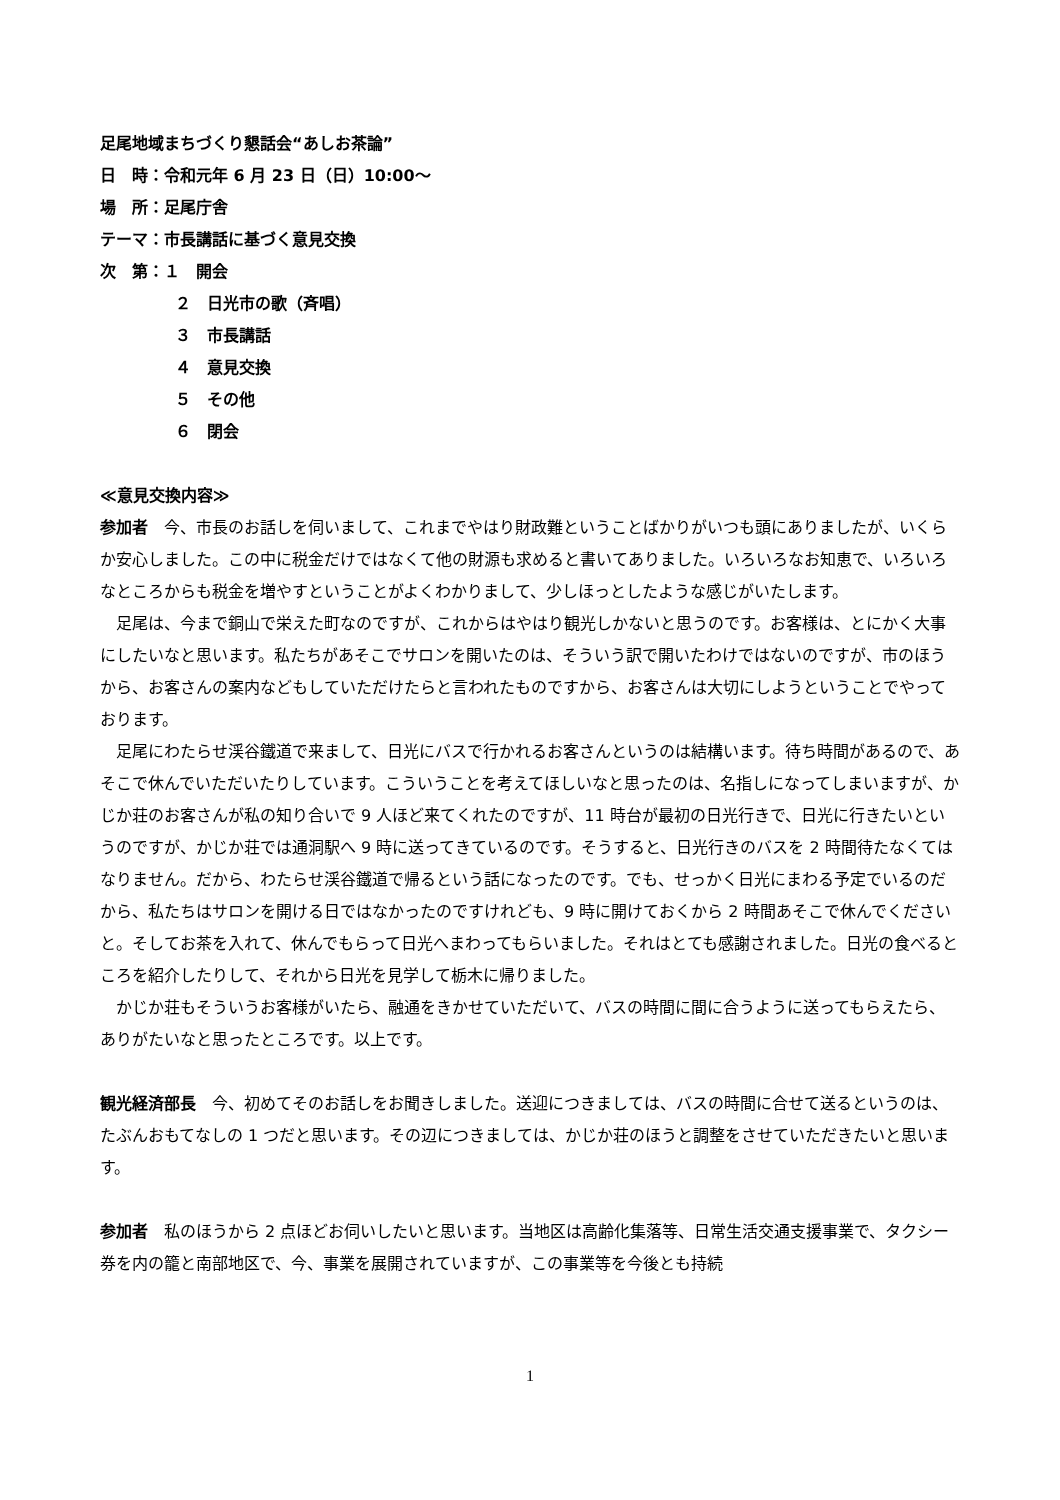足尾地域まちづくり懇話会“あしお茶論”
日　時：令和元年 6 月 23 日（日）10:00～
場　所：足尾庁舎
テーマ：市長講話に基づく意見交換
次　第：１　開会
２　日光市の歌（斉唱）
３　市長講話
４　意見交換
５　その他
６　閉会
≪意見交換内容≫
参加者　今、市長のお話しを伺いまして、これまでやはり財政難ということばかりがいつも頭にありましたが、いくらか安心しました。この中に税金だけではなくて他の財源も求めると書いてありました。いろいろなお知恵で、いろいろなところからも税金を増やすということがよくわかりまして、少しほっとしたような感じがいたします。
足尾は、今まで銅山で栄えた町なのですが、これからはやはり観光しかないと思うのです。お客様は、とにかく大事にしたいなと思います。私たちがあそこでサロンを開いたのは、そういう訳で開いたわけではないのですが、市のほうから、お客さんの案内などもしていただけたらと言われたものですから、お客さんは大切にしようということでやっております。
足尾にわたらせ渓谷鐵道で来まして、日光にバスで行かれるお客さんというのは結構います。待ち時間があるので、あそこで休んでいただいたりしています。こういうことを考えてほしいなと思ったのは、名指しになってしまいますが、かじか荘のお客さんが私の知り合いで 9 人ほど来てくれたのですが、11 時台が最初の日光行きで、日光に行きたいというのですが、かじか荘では通洞駅へ 9 時に送ってきているのです。そうすると、日光行きのバスを 2 時間待たなくてはなりません。だから、わたらせ渓谷鐵道で帰るという話になったのです。でも、せっかく日光にまわる予定でいるのだから、私たちはサロンを開ける日ではなかったのですけれども、9 時に開けておくから 2 時間あそこで休んでくださいと。そしてお茶を入れて、休んでもらって日光へまわってもらいました。それはとても感謝されました。日光の食べるところを紹介したりして、それから日光を見学して栃木に帰りました。
かじか荘もそういうお客様がいたら、融通をきかせていただいて、バスの時間に間に合うように送ってもらえたら、ありがたいなと思ったところです。以上です。
観光経済部長　今、初めてそのお話しをお聞きしました。送迎につきましては、バスの時間に合せて送るというのは、たぶんおもてなしの 1 つだと思います。その辺につきましては、かじか荘のほうと調整をさせていただきたいと思います。
参加者　私のほうから 2 点ほどお伺いしたいと思います。当地区は高齢化集落等、日常生活交通支援事業で、タクシー券を内の籠と南部地区で、今、事業を展開されていますが、この事業等を今後とも持続
1